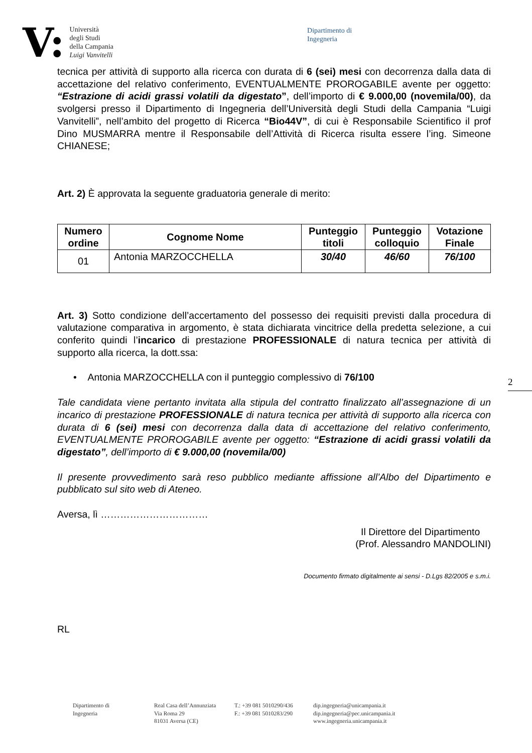V:
Università
degli Studi
della Campania
Luigi Vanvitelli
Dipartimento di
Ingegneria
tecnica per attività di supporto alla ricerca con durata di 6 (sei) mesi con decorrenza dalla data di accettazione del relativo conferimento, EVENTUALMENTE PROROGABILE avente per oggetto: “Estrazione di acidi grassi volatili da digestato”, dell’importo di € 9.000,00 (novemila/00), da svolgersi presso il Dipartimento di Ingegneria dell’Università degli Studi della Campania “Luigi Vanvitelli”, nell’ambito del progetto di Ricerca “Bio44V”, di cui è Responsabile Scientifico il prof Dino MUSMARRA mentre il Responsabile dell’Attività di Ricerca risulta essere l’ing. Simeone CHIANESE;
Art. 2) È approvata la seguente graduatoria generale di merito:
| Numero ordine | Cognome Nome | Punteggio titoli | Punteggio colloquio | Votazione Finale |
| --- | --- | --- | --- | --- |
| 01 | Antonia MARZOCCHELLA | 30/40 | 46/60 | 76/100 |
Art. 3) Sotto condizione dell’accertamento del possesso dei requisiti previsti dalla procedura di valutazione comparativa in argomento, è stata dichiarata vincitrice della predetta selezione, a cui conferito quindi l’incarico di prestazione PROFESSIONALE di natura tecnica per attività di supporto alla ricerca, la dott.ssa:
• Antonia MARZOCCHELLA con il punteggio complessivo di 76/100
Tale candidata viene pertanto invitata alla stipula del contratto finalizzato all’assegnazione di un incarico di prestazione PROFESSIONALE di natura tecnica per attività di supporto alla ricerca con durata di 6 (sei) mesi con decorrenza dalla data di accettazione del relativo conferimento, EVENTUALMENTE PROROGABILE avente per oggetto: “Estrazione di acidi grassi volatili da digestato”, dell’importo di € 9.000,00 (novemila/00)
Il presente provvedimento sarà reso pubblico mediante affissione all’Albo del Dipartimento e pubblicato sul sito web di Ateneo.
Aversa, lì ……………………………
Il Direttore del Dipartimento
(Prof. Alessandro MANDOLINI)
Documento firmato digitalmente ai sensi - D.Lgs 82/2005 e s.m.i.
RL
2
Dipartimento di
Ingegneria
Real Casa dell’Annunziata
Via Roma 29
81031 Aversa (CE)
T.: +39 081 5010290/436
F.: +39 081 5010283/290
dip.ingegneria@unicampania.it
dip.ingegneria@pec.unicampania.it
www.ingegneria.unicampania.it